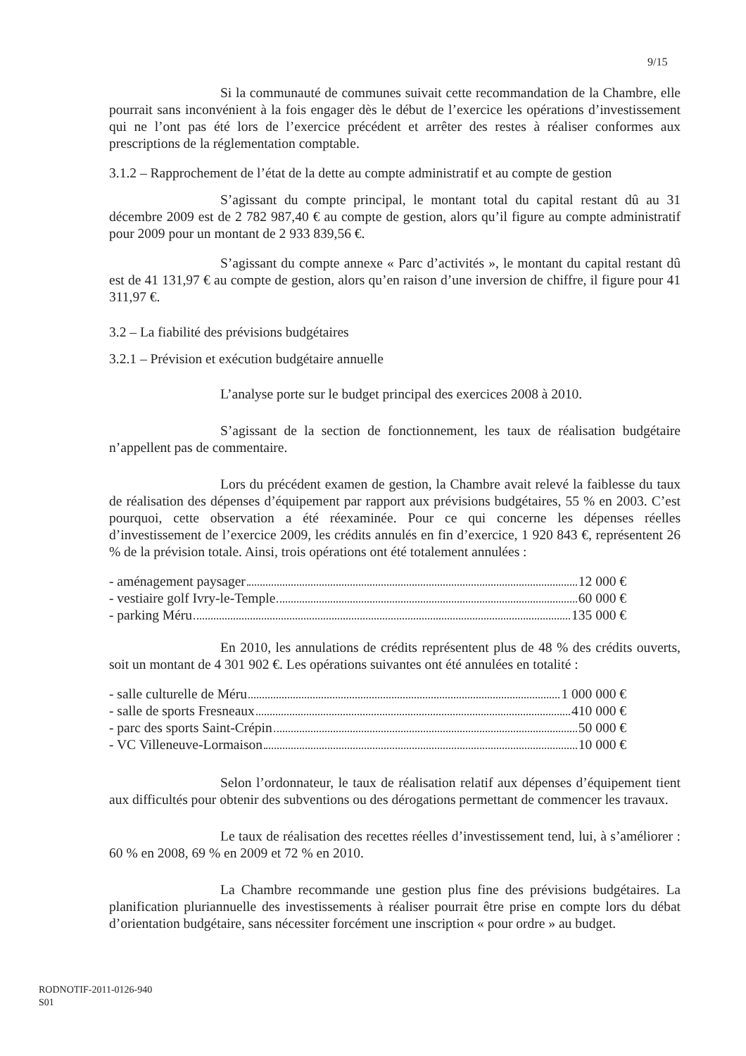9/15
Si la communauté de communes suivait cette recommandation de la Chambre, elle pourrait sans inconvénient à la fois engager dès le début de l’exercice les opérations d’investissement qui ne l’ont pas été lors de l’exercice précédent et arrêter des restes à réaliser conformes aux prescriptions de la réglementation comptable.
3.1.2 – Rapprochement de l’état de la dette au compte administratif et au compte de gestion
S’agissant du compte principal, le montant total du capital restant dû au 31 décembre 2009 est de 2 782 987,40 € au compte de gestion, alors qu’il figure au compte administratif pour 2009 pour un montant de 2 933 839,56 €.
S’agissant du compte annexe « Parc d’activités », le montant du capital restant dû est de 41 131,97 € au compte de gestion, alors qu’en raison d’une inversion de chiffre, il figure pour 41 311,97 €.
3.2 – La fiabilité des prévisions budgétaires
3.2.1 – Prévision et exécution budgétaire annuelle
L’analyse porte sur le budget principal des exercices 2008 à 2010.
S’agissant de la section de fonctionnement, les taux de réalisation budgétaire n’appellent pas de commentaire.
Lors du précédent examen de gestion, la Chambre avait relevé la faiblesse du taux de réalisation des dépenses d’équipement par rapport aux prévisions budgétaires, 55 % en 2003. C’est pourquoi, cette observation a été réexaminée. Pour ce qui concerne les dépenses réelles d’investissement de l’exercice 2009, les crédits annulés en fin d’exercice, 1 920 843 €, représentent 26 % de la prévision totale. Ainsi, trois opérations ont été totalement annulées :
- aménagement paysager 12 000 €
- vestiaire golf Ivry-le-Temple 60 000 €
- parking Méru 135 000 €
En 2010, les annulations de crédits représentent plus de 48 % des crédits ouverts, soit un montant de 4 301 902 €. Les opérations suivantes ont été annulées en totalité :
- salle culturelle de Méru 1 000 000 €
- salle de sports Fresneaux 410 000 €
- parc des sports Saint-Crépin 50 000 €
- VC Villeneuve-Lormaison 10 000 €
Selon l’ordonnateur, le taux de réalisation relatif aux dépenses d’équipement tient aux difficultés pour obtenir des subventions ou des dérogations permettant de commencer les travaux.
Le taux de réalisation des recettes réelles d’investissement tend, lui, à s’améliorer : 60 % en 2008, 69 % en 2009 et 72 % en 2010.
La Chambre recommande une gestion plus fine des prévisions budgétaires. La planification pluriannuelle des investissements à réaliser pourrait être prise en compte lors du débat d’orientation budgétaire, sans nécessiter forcément une inscription « pour ordre » au budget.
RODNOTIF-2011-0126-940
S01